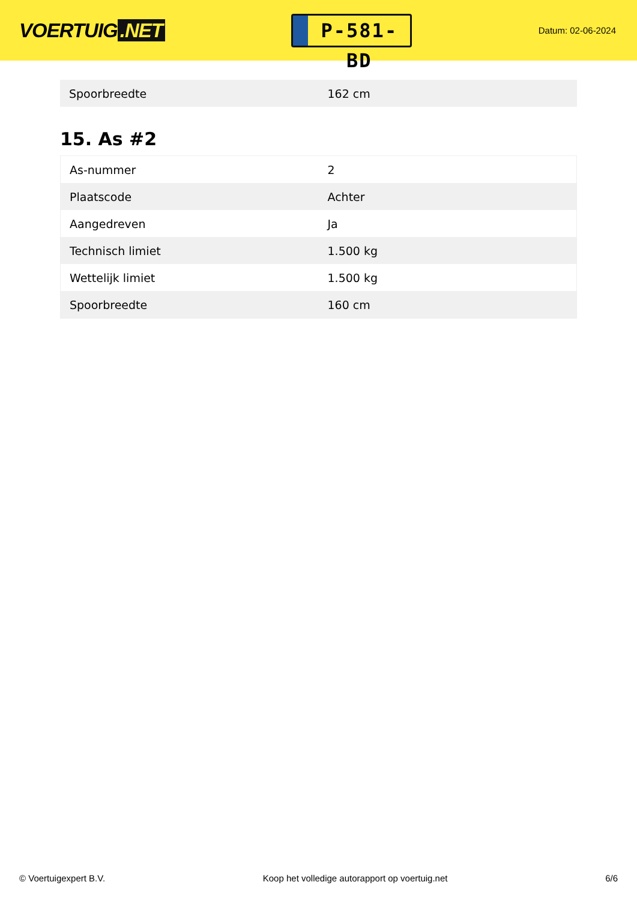VOERTUIG.NET
P-581-BD
Datum: 02-06-2024
| Spoorbreedte | 162 cm |
15. As #2
| As-nummer | 2 |
| Plaatscode | Achter |
| Aangedreven | Ja |
| Technisch limiet | 1.500 kg |
| Wettelijk limiet | 1.500 kg |
| Spoorbreedte | 160 cm |
© Voertuigexpert B.V. Koop het volledige autorapport op voertuig.net 6/6